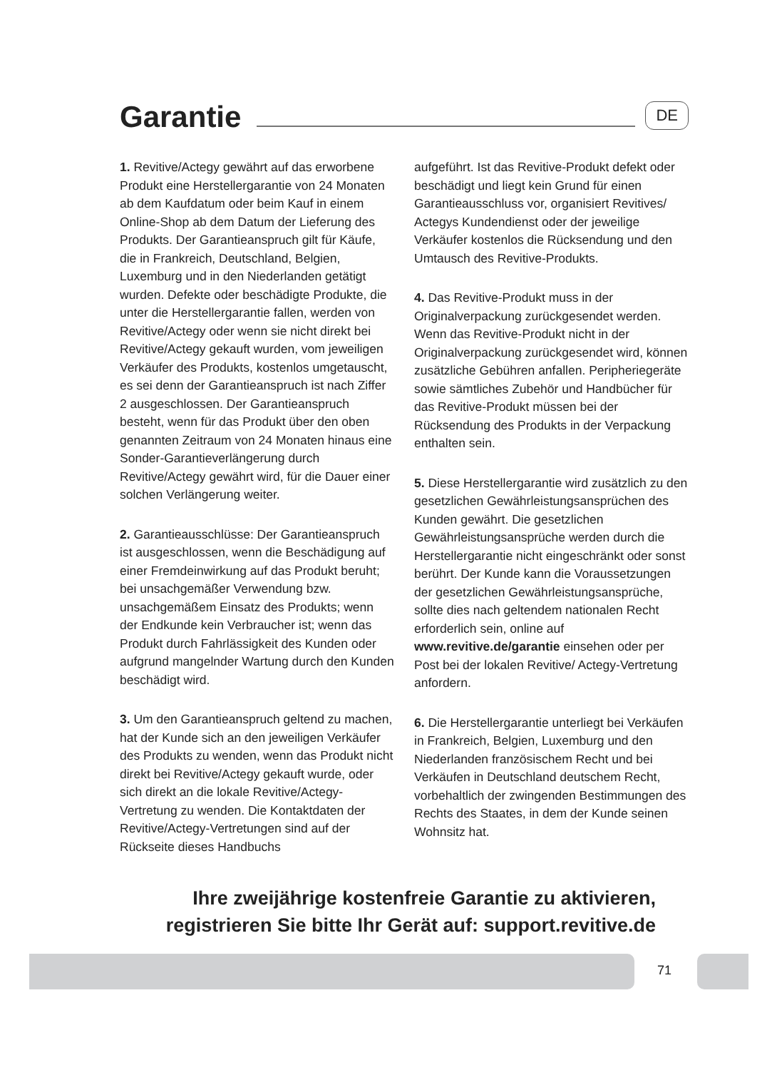Garantie
DE
1. Revitive/Actegy gewährt auf das erworbene Produkt eine Herstellergarantie von 24 Monaten ab dem Kaufdatum oder beim Kauf in einem Online-Shop ab dem Datum der Lieferung des Produkts. Der Garantieanspruch gilt für Käufe, die in Frankreich, Deutschland, Belgien, Luxemburg und in den Niederlanden getätigt wurden. Defekte oder beschädigte Produkte, die unter die Herstellergarantie fallen, werden von Revitive/Actegy oder wenn sie nicht direkt bei Revitive/Actegy gekauft wurden, vom jeweiligen Verkäufer des Produkts, kostenlos umgetauscht, es sei denn der Garantieanspruch ist nach Ziffer 2 ausgeschlossen. Der Garantieanspruch besteht, wenn für das Produkt über den oben genannten Zeitraum von 24 Monaten hinaus eine Sonder-Garantieverlängerung durch Revitive/Actegy gewährt wird, für die Dauer einer solchen Verlängerung weiter.
2. Garantieausschlüsse: Der Garantieanspruch ist ausgeschlossen, wenn die Beschädigung auf einer Fremdeinwirkung auf das Produkt beruht; bei unsachgemäßer Verwendung bzw. unsachgemäßem Einsatz des Produkts; wenn der Endkunde kein Verbraucher ist; wenn das Produkt durch Fahrlässigkeit des Kunden oder aufgrund mangelnder Wartung durch den Kunden beschädigt wird.
3. Um den Garantieanspruch geltend zu machen, hat der Kunde sich an den jeweiligen Verkäufer des Produkts zu wenden, wenn das Produkt nicht direkt bei Revitive/Actegy gekauft wurde, oder sich direkt an die lokale Revitive/Actegy-Vertretung zu wenden. Die Kontaktdaten der Revitive/Actegy-Vertretungen sind auf der Rückseite dieses Handbuchs
aufgeführt. Ist das Revitive-Produkt defekt oder beschädigt und liegt kein Grund für einen Garantieausschluss vor, organisiert Revitives/ Actegys Kundendienst oder der jeweilige Verkäufer kostenlos die Rücksendung und den Umtausch des Revitive-Produkts.
4. Das Revitive-Produkt muss in der Originalverpackung zurückgesendet werden. Wenn das Revitive-Produkt nicht in der Originalverpackung zurückgesendet wird, können zusätzliche Gebühren anfallen. Peripheriegeräte sowie sämtliches Zubehör und Handbücher für das Revitive-Produkt müssen bei der Rücksendung des Produkts in der Verpackung enthalten sein.
5. Diese Herstellergarantie wird zusätzlich zu den gesetzlichen Gewährleistungsansprüchen des Kunden gewährt. Die gesetzlichen Gewährleistungsansprüche werden durch die Herstellergarantie nicht eingeschränkt oder sonst berührt. Der Kunde kann die Voraussetzungen der gesetzlichen Gewährleistungsansprüche, sollte dies nach geltendem nationalen Recht erforderlich sein, online auf www.revitive.de/garantie einsehen oder per Post bei der lokalen Revitive/ Actegy-Vertretung anfordern.
6. Die Herstellergarantie unterliegt bei Verkäufen in Frankreich, Belgien, Luxemburg und den Niederlanden französischem Recht und bei Verkäufen in Deutschland deutschem Recht, vorbehaltlich der zwingenden Bestimmungen des Rechts des Staates, in dem der Kunde seinen Wohnsitz hat.
Ihre zweijährige kostenfreie Garantie zu aktivieren,
registrieren Sie bitte Ihr Gerät auf: support.revitive.de
71